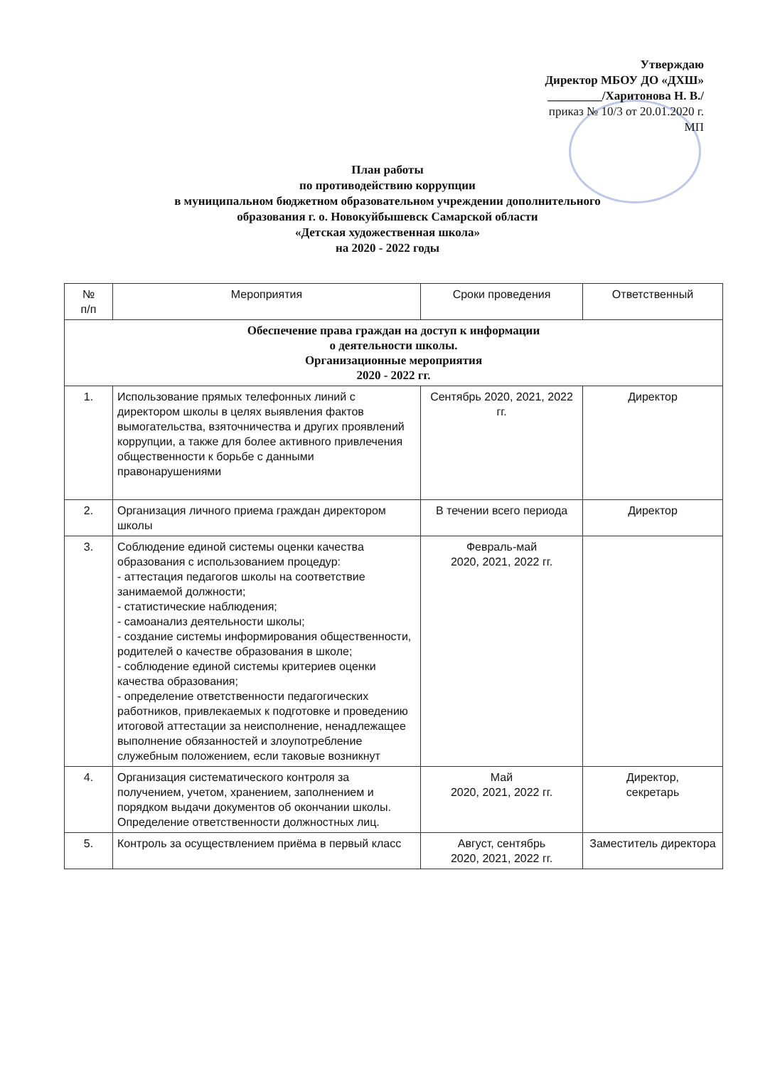Утверждаю
Директор МБОУ ДО «ДХШ»
_________/Харитонова Н. В./
приказ № 10/3 от 20.01.2020 г.
МП
План работы
по противодействию коррупции
в муниципальном бюджетном образовательном учреждении дополнительного
образования г. о. Новокуйбышевск Самарской области
«Детская художественная школа»
на 2020 - 2022 годы
| № п/п | Мероприятия | Сроки проведения | Ответственный |
| --- | --- | --- | --- |
| Обеспечение права граждан на доступ к информации о деятельности школы. Организационные мероприятия 2020 - 2022 гг. | | | |
| 1. | Использование прямых телефонных линий с директором школы в целях выявления фактов вымогательства, взяточничества и других проявлений коррупции, а также для более активного привлечения общественности к борьбе с данными правонарушениями | Сентябрь 2020, 2021, 2022 гг. | Директор |
| 2. | Организация личного приема граждан директором школы | В течении всего периода | Директор |
| 3. | Соблюдение единой системы оценки качества образования с использованием процедур: - аттестация педагогов школы на соответствие занимаемой должности; - статистические наблюдения; - самоанализ деятельности школы; - создание системы информирования общественности, родителей о качестве образования в школе; - соблюдение единой системы критериев оценки качества образования; - определение ответственности педагогических работников, привлекаемых к подготовке и проведению итоговой аттестации за неисполнение, ненадлежащее выполнение обязанностей и злоупотребление служебным положением, если таковые возникнут | Февраль-май 2020, 2021, 2022 гг. | |
| 4. | Организация систематического контроля за получением, учетом, хранением, заполнением и порядком выдачи документов об окончании школы. Определение ответственности должностных лиц. | Май 2020, 2021, 2022 гг. | Директор, секретарь |
| 5. | Контроль за осуществлением приёма в первый класс | Август, сентябрь 2020, 2021, 2022 гг. | Заместитель директора |